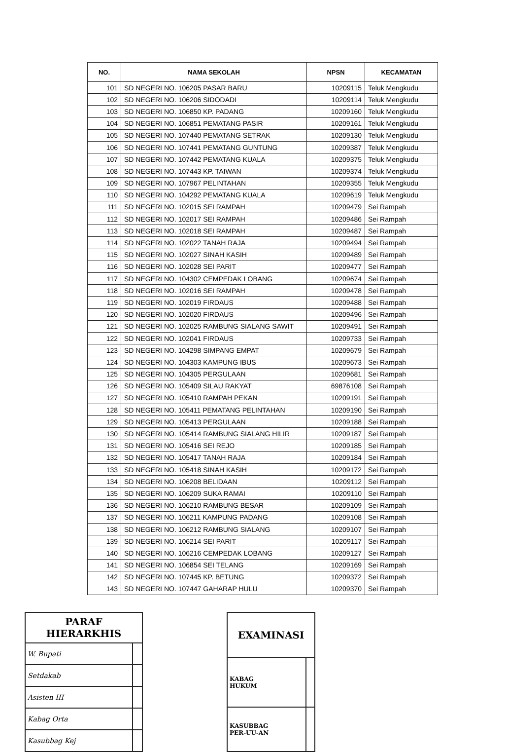| NO. | NAMA SEKOLAH | NPSN | KECAMATAN |
| --- | --- | --- | --- |
| 101 | SD NEGERI NO. 106205 PASAR BARU | 10209115 | Teluk Mengkudu |
| 102 | SD NEGERI NO. 106206 SIDODADI | 10209114 | Teluk Mengkudu |
| 103 | SD NEGERI NO. 106850 KP. PADANG | 10209160 | Teluk Mengkudu |
| 104 | SD NEGERI NO. 106851 PEMATANG PASIR | 10209161 | Teluk Mengkudu |
| 105 | SD NEGERI NO. 107440 PEMATANG SETRAK | 10209130 | Teluk Mengkudu |
| 106 | SD NEGERI NO. 107441 PEMATANG GUNTUNG | 10209387 | Teluk Mengkudu |
| 107 | SD NEGERI NO. 107442 PEMATANG KUALA | 10209375 | Teluk Mengkudu |
| 108 | SD NEGERI NO. 107443 KP. TAIWAN | 10209374 | Teluk Mengkudu |
| 109 | SD NEGERI NO. 107967 PELINTAHAN | 10209355 | Teluk Mengkudu |
| 110 | SD NEGERI NO. 104292 PEMATANG KUALA | 10209619 | Teluk Mengkudu |
| 111 | SD NEGERI NO. 102015 SEI RAMPAH | 10209479 | Sei Rampah |
| 112 | SD NEGERI NO. 102017 SEI RAMPAH | 10209486 | Sei Rampah |
| 113 | SD NEGERI NO. 102018 SEI RAMPAH | 10209487 | Sei Rampah |
| 114 | SD NEGERI NO. 102022 TANAH RAJA | 10209494 | Sei Rampah |
| 115 | SD NEGERI NO. 102027 SINAH KASIH | 10209489 | Sei Rampah |
| 116 | SD NEGERI NO. 102028 SEI PARIT | 10209477 | Sei Rampah |
| 117 | SD NEGERI NO. 104302 CEMPEDAK LOBANG | 10209674 | Sei Rampah |
| 118 | SD NEGERI NO. 102016 SEI RAMPAH | 10209478 | Sei Rampah |
| 119 | SD NEGERI NO. 102019 FIRDAUS | 10209488 | Sei Rampah |
| 120 | SD NEGERI NO. 102020 FIRDAUS | 10209496 | Sei Rampah |
| 121 | SD NEGERI NO. 102025 RAMBUNG SIALANG SAWIT | 10209491 | Sei Rampah |
| 122 | SD NEGERI NO. 102041 FIRDAUS | 10209733 | Sei Rampah |
| 123 | SD NEGERI NO. 104298 SIMPANG EMPAT | 10209679 | Sei Rampah |
| 124 | SD NEGERI NO. 104303 KAMPUNG IBUS | 10209673 | Sei Rampah |
| 125 | SD NEGERI NO. 104305 PERGULAAN | 10209681 | Sei Rampah |
| 126 | SD NEGERI NO. 105409 SILAU RAKYAT | 69876108 | Sei Rampah |
| 127 | SD NEGERI NO. 105410 RAMPAH PEKAN | 10209191 | Sei Rampah |
| 128 | SD NEGERI NO. 105411 PEMATANG PELINTAHAN | 10209190 | Sei Rampah |
| 129 | SD NEGERI NO. 105413 PERGULAAN | 10209188 | Sei Rampah |
| 130 | SD NEGERI NO. 105414 RAMBUNG SIALANG HILIR | 10209187 | Sei Rampah |
| 131 | SD NEGERI NO. 105416 SEI REJO | 10209185 | Sei Rampah |
| 132 | SD NEGERI NO. 105417 TANAH RAJA | 10209184 | Sei Rampah |
| 133 | SD NEGERI NO. 105418 SINAH KASIH | 10209172 | Sei Rampah |
| 134 | SD NEGERI NO. 106208 BELIDAAN | 10209112 | Sei Rampah |
| 135 | SD NEGERI NO. 106209 SUKA RAMAI | 10209110 | Sei Rampah |
| 136 | SD NEGERI NO. 106210 RAMBUNG BESAR | 10209109 | Sei Rampah |
| 137 | SD NEGERI NO. 106211 KAMPUNG PADANG | 10209108 | Sei Rampah |
| 138 | SD NEGERI NO. 106212 RAMBUNG SIALANG | 10209107 | Sei Rampah |
| 139 | SD NEGERI NO. 106214 SEI PARIT | 10209117 | Sei Rampah |
| 140 | SD NEGERI NO. 106216 CEMPEDAK LOBANG | 10209127 | Sei Rampah |
| 141 | SD NEGERI NO. 106854 SEI TELANG | 10209169 | Sei Rampah |
| 142 | SD NEGERI NO. 107445 KP. BETUNG | 10209372 | Sei Rampah |
| 143 | SD NEGERI NO. 107447 GAHARAP HULU | 10209370 | Sei Rampah |
| PARAF HIERARKHIS | |
| --- | --- |
| W. Bupati | |
| Setdakab | |
| Asisten III | |
| Kabag Orta | |
| Kasubbag Kej | |
| EXAMINASI | |
| --- | --- |
| KABAG HUKUM | |
| KASUBBAG PER-UU-AN | |